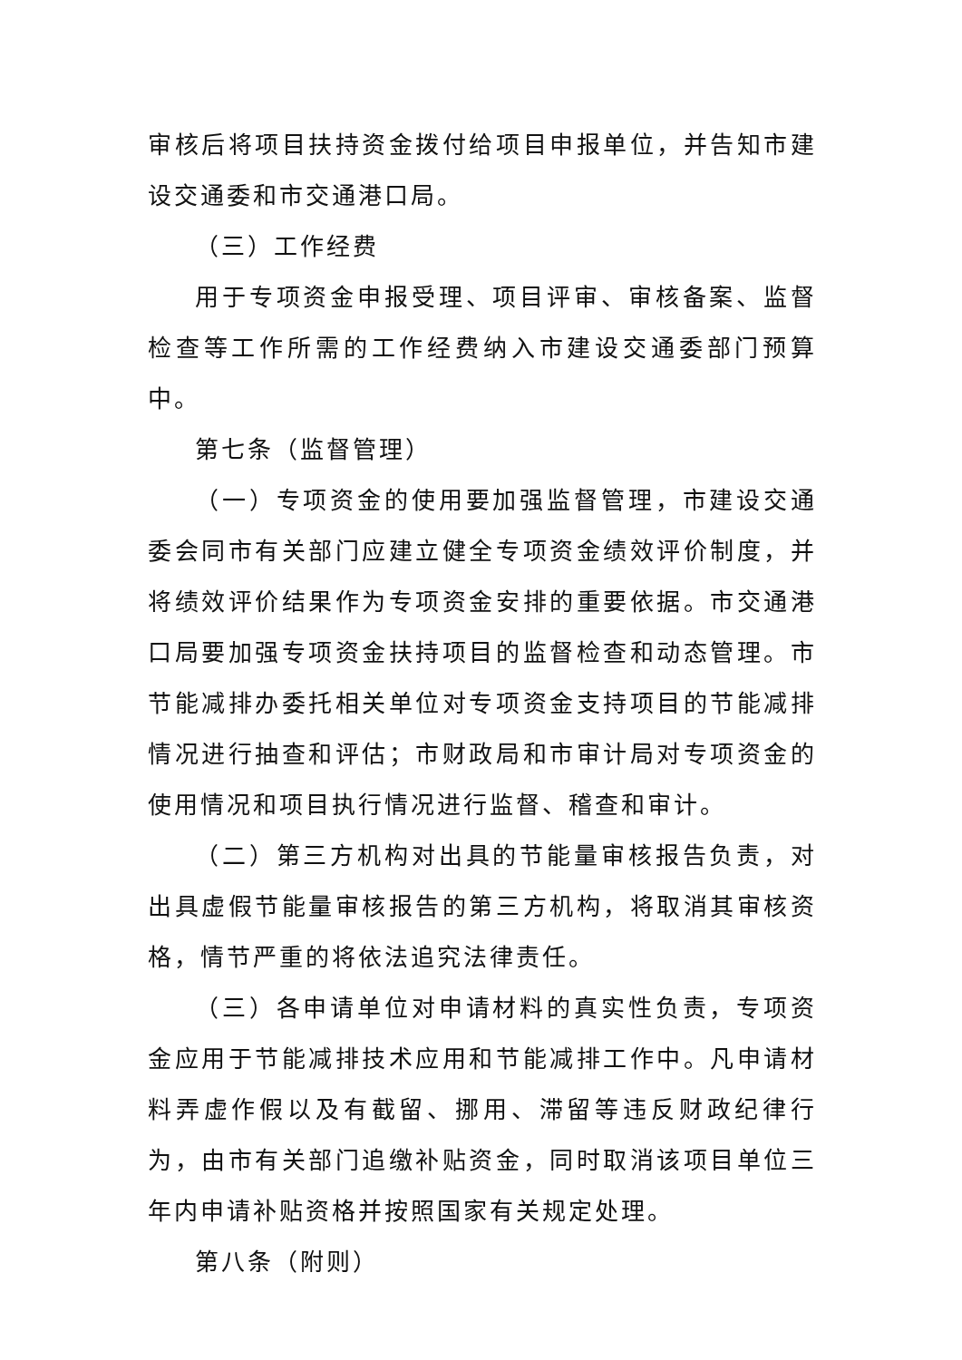审核后将项目扶持资金拨付给项目申报单位，并告知市建设交通委和市交通港口局。
（三）工作经费
用于专项资金申报受理、项目评审、审核备案、监督检查等工作所需的工作经费纳入市建设交通委部门预算中。
第七条（监督管理）
（一）专项资金的使用要加强监督管理，市建设交通委会同市有关部门应建立健全专项资金绩效评价制度，并将绩效评价结果作为专项资金安排的重要依据。市交通港口局要加强专项资金扶持项目的监督检查和动态管理。市节能减排办委托相关单位对专项资金支持项目的节能减排情况进行抽查和评估；市财政局和市审计局对专项资金的使用情况和项目执行情况进行监督、稽查和审计。
（二）第三方机构对出具的节能量审核报告负责，对出具虚假节能量审核报告的第三方机构，将取消其审核资格，情节严重的将依法追究法律责任。
（三）各申请单位对申请材料的真实性负责，专项资金应用于节能减排技术应用和节能减排工作中。凡申请材料弄虚作假以及有截留、挪用、滞留等违反财政纪律行为，由市有关部门追缴补贴资金，同时取消该项目单位三年内申请补贴资格并按照国家有关规定处理。
第八条（附则）